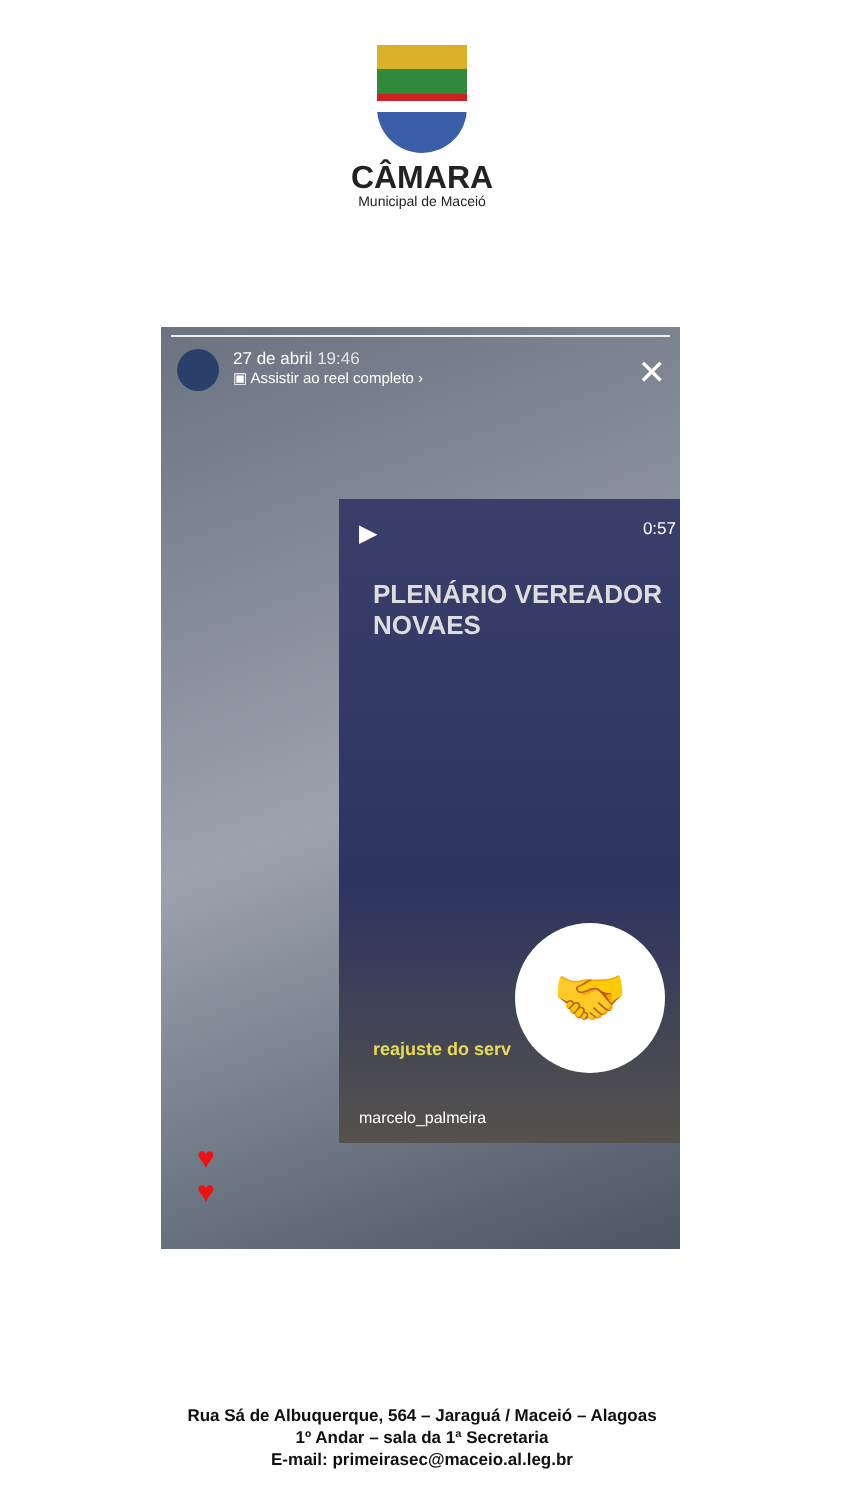CÂMARA
Municipal de Maceió
27 de abril 19:46
▣ Assistir ao reel completo ›
✕
▶ 0:57
PLENÁRIO VEREADOR
NOVAES
reajuste do serv
🤝
marcelo_palmeira
♥
♥
Rua Sá de Albuquerque, 564 – Jaraguá / Maceió – Alagoas
1º Andar – sala da 1ª Secretaria
E-mail: primeirasec@maceio.al.leg.br